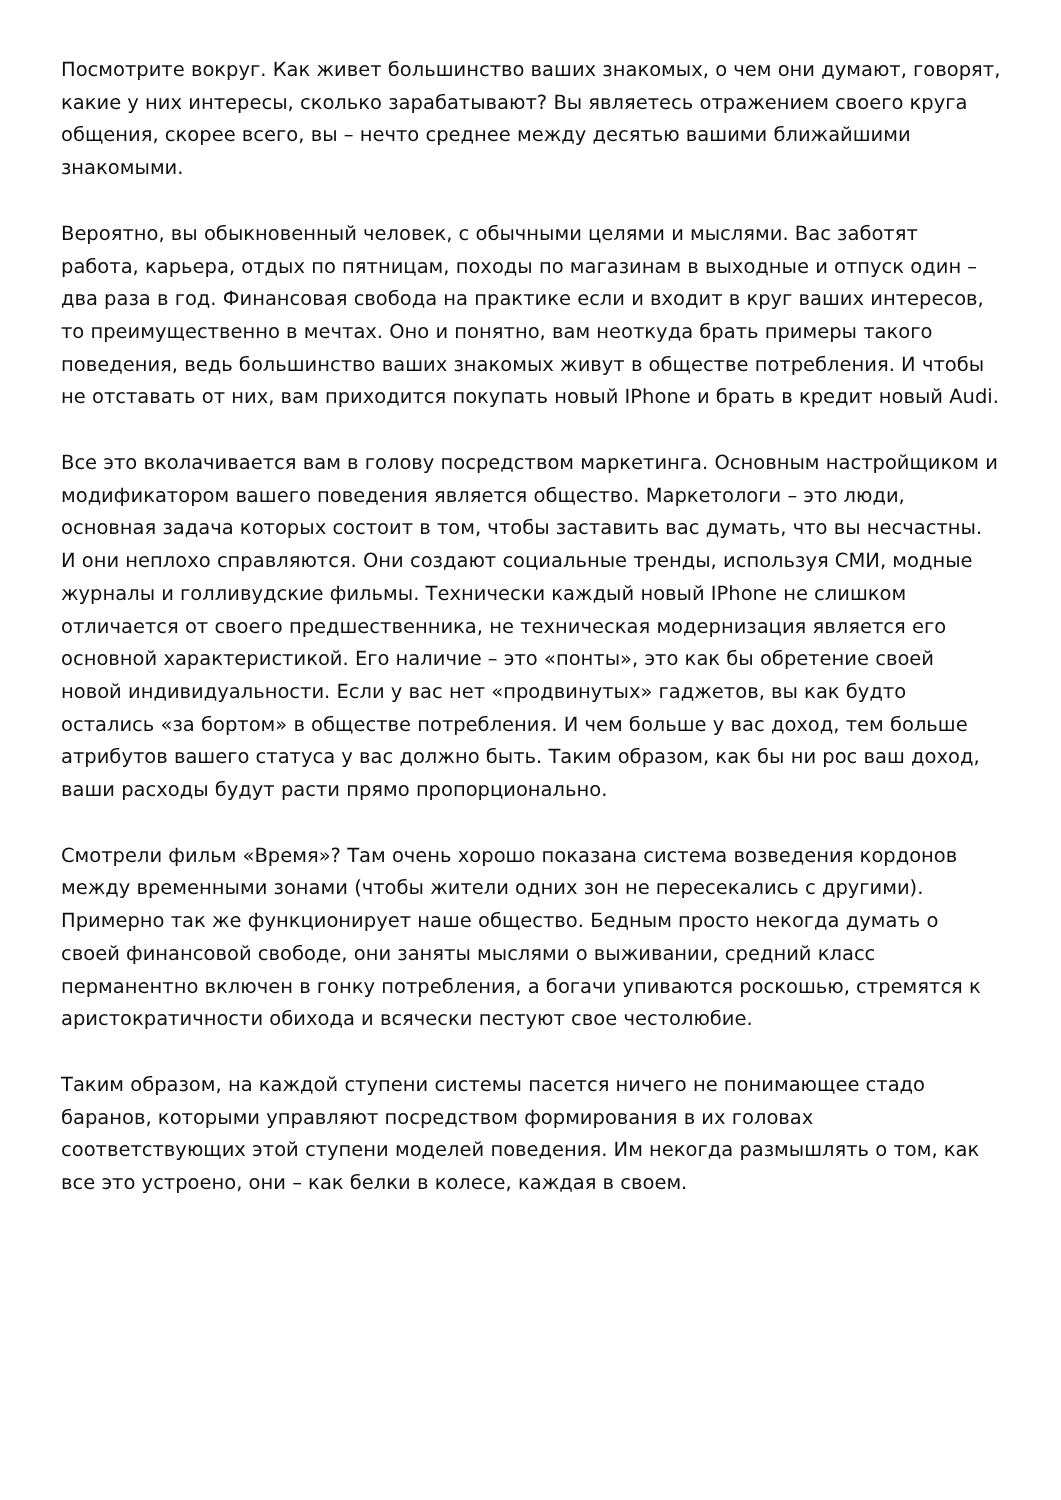Посмотрите вокруг. Как живет большинство ваших знакомых, о чем они думают, говорят, какие у них интересы, сколько зарабатывают? Вы являетесь отражением своего круга общения, скорее всего, вы – нечто среднее между десятью вашими ближайшими знакомыми.
Вероятно, вы обыкновенный человек, с обычными целями и мыслями. Вас заботят работа, карьера, отдых по пятницам, походы по магазинам в выходные и отпуск один – два раза в год. Финансовая свобода на практике если и входит в круг ваших интересов, то преимущественно в мечтах. Оно и понятно, вам неоткуда брать примеры такого поведения, ведь большинство ваших знакомых живут в обществе потребления. И чтобы не отставать от них, вам приходится покупать новый IPhone и брать в кредит новый Audi.
Все это вколачивается вам в голову посредством маркетинга. Основным настройщиком и модификатором вашего поведения является общество. Маркетологи – это люди, основная задача которых состоит в том, чтобы заставить вас думать, что вы несчастны. И они неплохо справляются. Они создают социальные тренды, используя СМИ, модные журналы и голливудские фильмы. Технически каждый новый IPhone не слишком отличается от своего предшественника, не техническая модернизация является его основной характеристикой. Его наличие – это «понты», это как бы обретение своей новой индивидуальности. Если у вас нет «продвинутых» гаджетов, вы как будто остались «за бортом» в обществе потребления. И чем больше у вас доход, тем больше атрибутов вашего статуса у вас должно быть. Таким образом, как бы ни рос ваш доход, ваши расходы будут расти прямо пропорционально.
Смотрели фильм «Время»? Там очень хорошо показана система возведения кордонов между временными зонами (чтобы жители одних зон не пересекались с другими). Примерно так же функционирует наше общество. Бедным просто некогда думать о своей финансовой свободе, они заняты мыслями о выживании, средний класс перманентно включен в гонку потребления, а богачи упиваются роскошью, стремятся к аристократичности обихода и всячески пестуют свое честолюбие.
Таким образом, на каждой ступени системы пасется ничего не понимающее стадо баранов, которыми управляют посредством формирования в их головах соответствующих этой ступени моделей поведения. Им некогда размышлять о том, как все это устроено, они – как белки в колесе, каждая в своем.